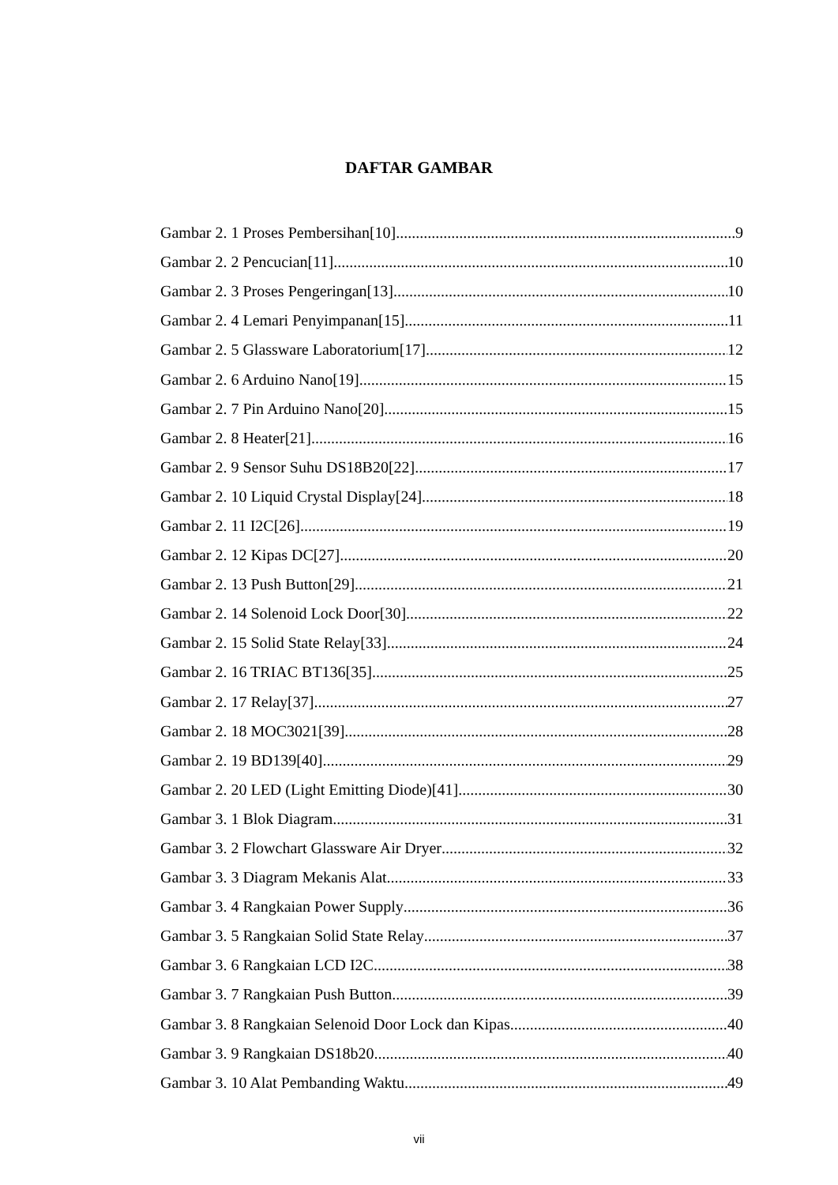DAFTAR GAMBAR
Gambar 2. 1 Proses Pembersihan[10] 9
Gambar 2. 2 Pencucian[11] 10
Gambar 2. 3 Proses Pengeringan[13] 10
Gambar 2. 4 Lemari Penyimpanan[15] 11
Gambar 2. 5 Glassware Laboratorium[17] 12
Gambar 2. 6 Arduino Nano[19] 15
Gambar 2. 7 Pin Arduino Nano[20] 15
Gambar 2. 8 Heater[21] 16
Gambar 2. 9 Sensor Suhu DS18B20[22] 17
Gambar 2. 10 Liquid Crystal Display[24] 18
Gambar 2. 11 I2C[26] 19
Gambar 2. 12 Kipas DC[27] 20
Gambar 2. 13 Push Button[29] 21
Gambar 2. 14 Solenoid Lock Door[30] 22
Gambar 2. 15 Solid State Relay[33] 24
Gambar 2. 16 TRIAC BT136[35] 25
Gambar 2. 17 Relay[37] 27
Gambar 2. 18 MOC3021[39] 28
Gambar 2. 19 BD139[40] 29
Gambar 2. 20 LED (Light Emitting Diode)[41] 30
Gambar 3. 1 Blok Diagram 31
Gambar 3. 2 Flowchart Glassware Air Dryer 32
Gambar 3. 3 Diagram Mekanis Alat 33
Gambar 3. 4 Rangkaian Power Supply 36
Gambar 3. 5 Rangkaian Solid State Relay 37
Gambar 3. 6 Rangkaian LCD I2C 38
Gambar 3. 7 Rangkaian Push Button 39
Gambar 3. 8 Rangkaian Selenoid Door Lock dan Kipas 40
Gambar 3. 9 Rangkaian DS18b20 40
Gambar 3. 10 Alat Pembanding Waktu 49
vii